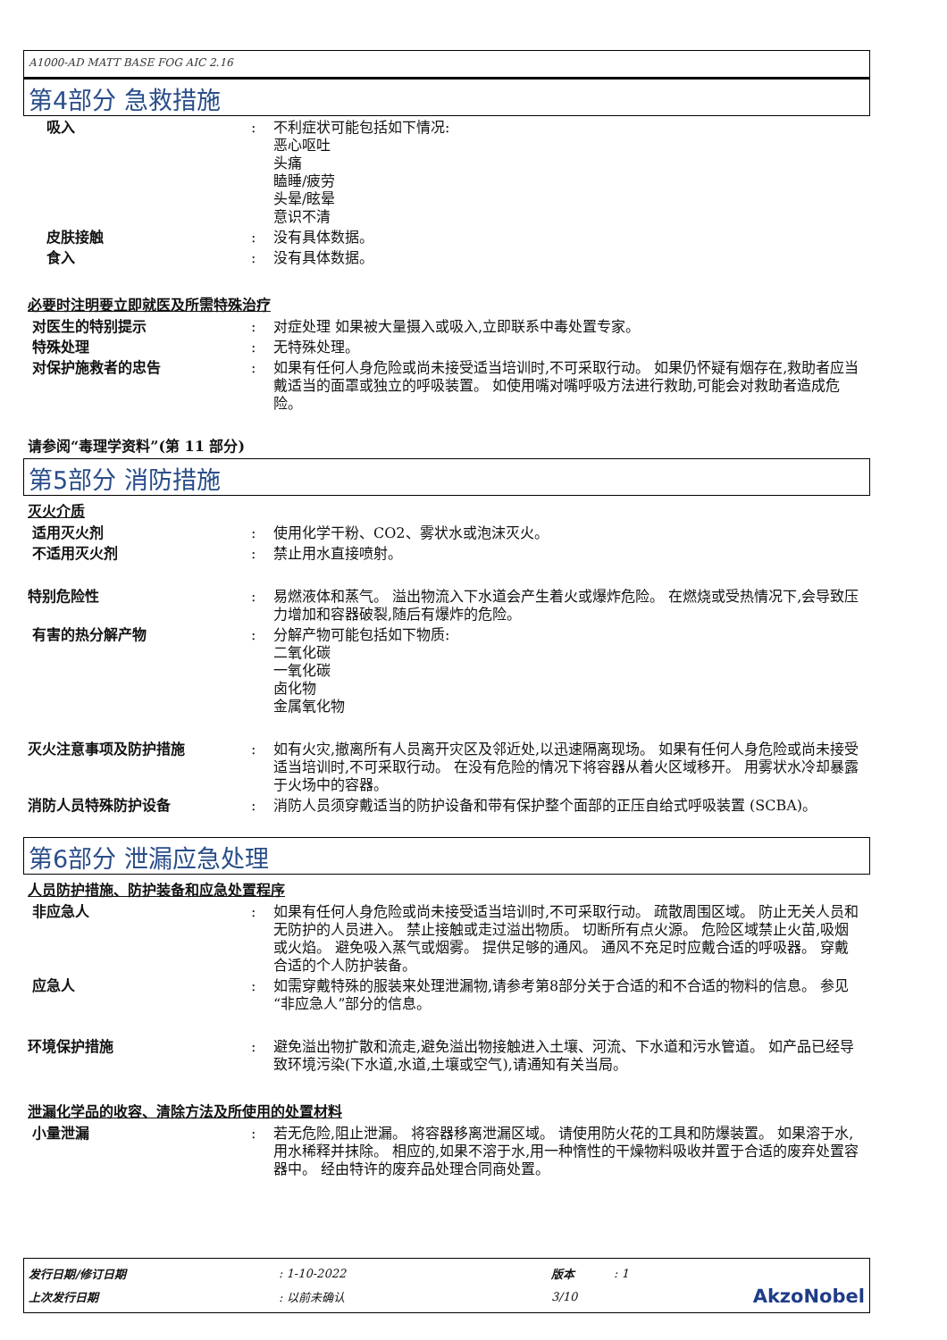A1000-AD MATT BASE FOG AIC 2.16
第4部分 急救措施
吸入 : 不利症状可能包括如下情况:
恶心呕吐
头痛
瞌睡/疲劳
头晕/眩晕
意识不清
皮肤接触 : 没有具体数据。
食入 : 没有具体数据。
必要时注明要立即就医及所需特殊治疗
对医生的特别提示 : 对症处理 如果被大量摄入或吸入,立即联系中毒处置专家。
特殊处理 : 无特殊处理。
对保护施救者的忠告 : 如果有任何人身危险或尚未接受适当培训时,不可采取行动。 如果仍怀疑有烟存在,救助者应当戴适当的面罩或独立的呼吸装置。 如使用嘴对嘴呼吸方法进行救助,可能会对救助者造成危险。
请参阅“毒理学资料”(第 11 部分)
第5部分 消防措施
灭火介质
适用灭火剂 : 使用化学干粉、CO2、雾状水或泡沫灭火。
不适用灭火剂 : 禁止用水直接喷射。
特别危险性 : 易燃液体和蒸气。 溢出物流入下水道会产生着火或爆炸危险。 在燃烧或受热情况下,会导致压力增加和容器破裂,随后有爆炸的危险。
有害的热分解产物 : 分解产物可能包括如下物质:
二氧化碳
一氧化碳
卤化物
金属氧化物
灭火注意事项及防护措施 : 如有火灾,撤离所有人员离开灾区及邻近处,以迅速隔离现场。 如果有任何人身危险或尚未接受适当培训时,不可采取行动。 在没有危险的情况下将容器从着火区域移开。 用雾状水冷却暴露于火场中的容器。
消防人员特殊防护设备 : 消防人员须穿戴适当的防护设备和带有保护整个面部的正压自给式呼吸装置 (SCBA)。
第6部分 泄漏应急处理
人员防护措施、防护装备和应急处置程序
非应急人 : 如果有任何人身危险或尚未接受适当培训时,不可采取行动。 疏散周围区域。 防止无关人员和无防护的人员进入。 禁止接触或走过溢出物质。 切断所有点火源。 危险区域禁止火苗,吸烟或火焰。 避免吸入蒸气或烟雾。 提供足够的通风。 通风不充足时应戴合适的呼吸器。 穿戴合适的个人防护装备。
应急人 : 如需穿戴特殊的服装来处理泄漏物,请参考第8部分关于合适的和不合适的物料的信息。 参见“非应急人”部分的信息。
环境保护措施 : 避免溢出物扩散和流走,避免溢出物接触进入土壤、河流、下水道和污水管道。 如产品已经导致环境污染(下水道,水道,土壤或空气),请通知有关当局。
泄漏化学品的收容、清除方法及所使用的处置材料
小量泄漏 : 若无危险,阻止泄漏。 将容器移离泄漏区域。 请使用防火花的工具和防爆装置。 如果溶于水,用水稀释并抹除。 相应的,如果不溶于水,用一种惰性的干燥物料吸收并置于合适的废弃处置容器中。 经由特许的废弃品处理合同商处置。
| 发行日期/修订日期 | : 1-10-2022 | 版本 | : 1 | |
| 上次发行日期 | : 以前未确认 | 3/10 | | AkzoNobel |